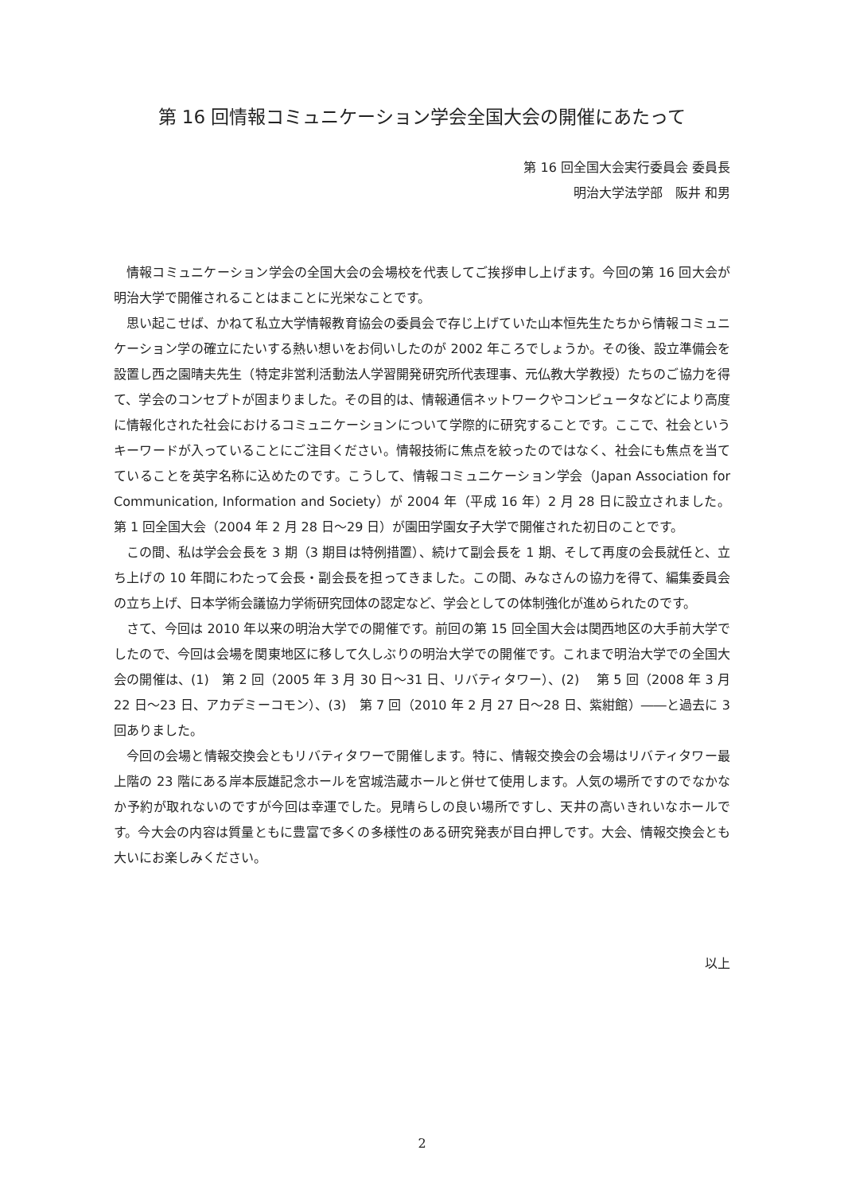第 16 回情報コミュニケーション学会全国大会の開催にあたって
第 16 回全国大会実行委員会 委員長
明治大学法学部　阪井 和男
情報コミュニケーション学会の全国大会の会場校を代表してご挨拶申し上げます。今回の第 16 回大会が明治大学で開催されることはまことに光栄なことです。
思い起こせば、かねて私立大学情報教育協会の委員会で存じ上げていた山本恒先生たちから情報コミュニケーション学の確立にたいする熱い想いをお伺いしたのが 2002 年ころでしょうか。その後、設立準備会を設置し西之園晴夫先生（特定非営利活動法人学習開発研究所代表理事、元仏教大学教授）たちのご協力を得て、学会のコンセプトが固まりました。その目的は、情報通信ネットワークやコンピュータなどにより高度に情報化された社会におけるコミュニケーションについて学際的に研究することです。ここで、社会というキーワードが入っていることにご注目ください。情報技術に焦点を絞ったのではなく、社会にも焦点を当てていることを英字名称に込めたのです。こうして、情報コミュニケーション学会（Japan Association for Communication, Information and Society）が 2004 年（平成 16 年）2 月 28 日に設立されました。第 1 回全国大会（2004 年 2 月 28 日～29 日）が園田学園女子大学で開催された初日のことです。
この間、私は学会会長を 3 期（3 期目は特例措置）、続けて副会長を 1 期、そして再度の会長就任と、立ち上げの 10 年間にわたって会長・副会長を担ってきました。この間、みなさんの協力を得て、編集委員会の立ち上げ、日本学術会議協力学術研究団体の認定など、学会としての体制強化が進められたのです。
さて、今回は 2010 年以来の明治大学での開催です。前回の第 15 回全国大会は関西地区の大手前大学でしたので、今回は会場を関東地区に移して久しぶりの明治大学での開催です。これまで明治大学での全国大会の開催は、(1)　第 2 回（2005 年 3 月 30 日～31 日、リバティタワー）、(2)　 第 5 回（2008 年 3 月 22 日～23 日、アカデミーコモン）、(3)　第 7 回（2010 年 2 月 27 日～28 日、紫紺館）――と過去に 3 回ありました。
今回の会場と情報交換会ともリバティタワーで開催します。特に、情報交換会の会場はリバティタワー最上階の 23 階にある岸本辰雄記念ホールを宮城浩蔵ホールと併せて使用します。人気の場所ですのでなかなか予約が取れないのですが今回は幸運でした。見晴らしの良い場所ですし、天井の高いきれいなホールです。今大会の内容は質量ともに豊富で多くの多様性のある研究発表が目白押しです。大会、情報交換会とも大いにお楽しみください。
以上
2